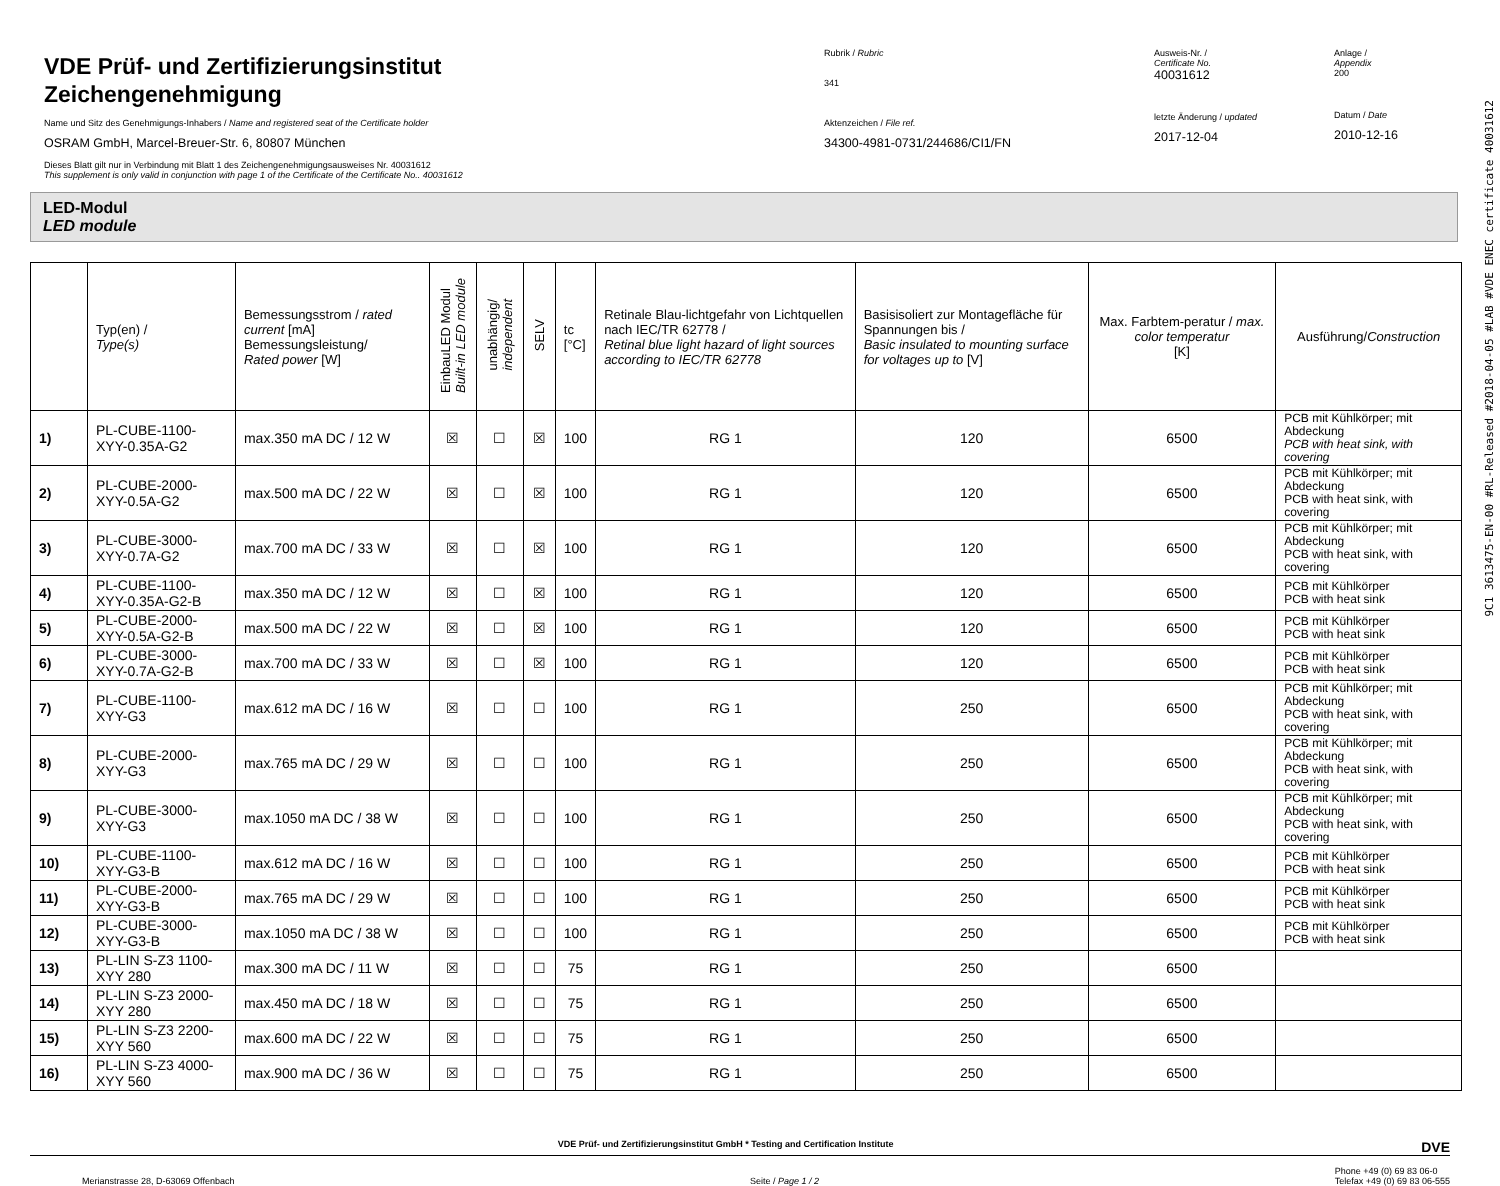VDE Prüf- und Zertifizierungsinstitut
Zeichengenehmigung
Name und Sitz des Genehmigungs-Inhabers / Name and registered seat of the Certificate holder
OSRAM GmbH, Marcel-Breuer-Str. 6, 80807 München
Dieses Blatt gilt nur in Verbindung mit Blatt 1 des Zeichengenehmigungsausweises Nr. 40031612
This supplement is only valid in conjunction with page 1 of the Certificate of the Certificate No.. 40031612
Rubrik / Rubric
341
Aktenzeichen / File ref.
34300-4981-0731/244686/CI1/FN
Ausweis-Nr. /
Certificate No.
40031612
letzte Änderung / updated
2017-12-04
Anlage /
Appendix
200
Datum / Date
2010-12-16
LED-Modul
LED module
| | Typ(en) / Type(s) | Bemessungsstrom / rated current [mA] Bemessungsleistung/ Rated power [W] | EinbauLED Modul Built-in LED module | unabhängig/ independent | SELV | tc [°C] | Retinale Blau-lichtgefahr von Lichtquellen nach IEC/TR 62778 / Retinal blue light hazard of light sources according to IEC/TR 62778 | Basisisoliert zur Montagefläche für Spannungen bis / Basic insulated to mounting surface for voltages up to [V] | Max. Farbtem-peratur / max. color temperatur [K] | Ausführung/ Construction |
| --- | --- | --- | --- | --- | --- | --- | --- | --- | --- | --- |
| 1) | PL-CUBE-1100-XYY-0.35A-G2 | max.350 mA DC / 12 W | ☒ | ☐ | ☒ | 100 | RG 1 | 120 | 6500 | PCB mit Kühlkörper; mit Abdeckung PCB with heat sink, with covering |
| 2) | PL-CUBE-2000-XYY-0.5A-G2 | max.500 mA DC / 22 W | ☒ | ☐ | ☒ | 100 | RG 1 | 120 | 6500 | PCB mit Kühlkörper; mit Abdeckung PCB with heat sink, with covering |
| 3) | PL-CUBE-3000-XYY-0.7A-G2 | max.700 mA DC / 33 W | ☒ | ☐ | ☒ | 100 | RG 1 | 120 | 6500 | PCB mit Kühlkörper; mit Abdeckung PCB with heat sink, with covering |
| 4) | PL-CUBE-1100-XYY-0.35A-G2-B | max.350 mA DC / 12 W | ☒ | ☐ | ☒ | 100 | RG 1 | 120 | 6500 | PCB mit Kühlkörper PCB with heat sink |
| 5) | PL-CUBE-2000-XYY-0.5A-G2-B | max.500 mA DC / 22 W | ☒ | ☐ | ☒ | 100 | RG 1 | 120 | 6500 | PCB mit Kühlkörper PCB with heat sink |
| 6) | PL-CUBE-3000-XYY-0.7A-G2-B | max.700 mA DC / 33 W | ☒ | ☐ | ☒ | 100 | RG 1 | 120 | 6500 | PCB mit Kühlkörper PCB with heat sink |
| 7) | PL-CUBE-1100-XYY-G3 | max.612 mA DC / 16 W | ☒ | ☐ | ☐ | 100 | RG 1 | 250 | 6500 | PCB mit Kühlkörper; mit Abdeckung PCB with heat sink, with covering |
| 8) | PL-CUBE-2000-XYY-G3 | max.765 mA DC / 29 W | ☒ | ☐ | ☐ | 100 | RG 1 | 250 | 6500 | PCB mit Kühlkörper; mit Abdeckung PCB with heat sink, with covering |
| 9) | PL-CUBE-3000-XYY-G3 | max.1050 mA DC / 38 W | ☒ | ☐ | ☐ | 100 | RG 1 | 250 | 6500 | PCB mit Kühlkörper; mit Abdeckung PCB with heat sink, with covering |
| 10) | PL-CUBE-1100-XYY-G3-B | max.612 mA DC / 16 W | ☒ | ☐ | ☐ | 100 | RG 1 | 250 | 6500 | PCB mit Kühlkörper PCB with heat sink |
| 11) | PL-CUBE-2000-XYY-G3-B | max.765 mA DC / 29 W | ☒ | ☐ | ☐ | 100 | RG 1 | 250 | 6500 | PCB mit Kühlkörper PCB with heat sink |
| 12) | PL-CUBE-3000-XYY-G3-B | max.1050 mA DC / 38 W | ☒ | ☐ | ☐ | 100 | RG 1 | 250 | 6500 | PCB mit Kühlkörper PCB with heat sink |
| 13) | PL-LIN S-Z3 1100-XYY 280 | max.300 mA DC / 11 W | ☒ | ☐ | ☐ | 75 | RG 1 | 250 | 6500 | |
| 14) | PL-LIN S-Z3 2000-XYY 280 | max.450 mA DC / 18 W | ☒ | ☐ | ☐ | 75 | RG 1 | 250 | 6500 | |
| 15) | PL-LIN S-Z3 2200-XYY 560 | max.600 mA DC / 22 W | ☒ | ☐ | ☐ | 75 | RG 1 | 250 | 6500 | |
| 16) | PL-LIN S-Z3 4000-XYY 560 | max.900 mA DC / 36 W | ☒ | ☐ | ☐ | 75 | RG 1 | 250 | 6500 | |
VDE Prüf- und Zertifizierungsinstitut GmbH * Testing and Certification Institute DVE
Merianstrasse 28, D-63069 Offenbach Seite / Page 1 / 2 Phone +49 (0) 69 83 06-0
Telefax +49 (0) 69 83 06-555
9C1 3613475-EN-00 #RL-Released #2018-04-05 #LAB #VDE ENEC certificate 40031612